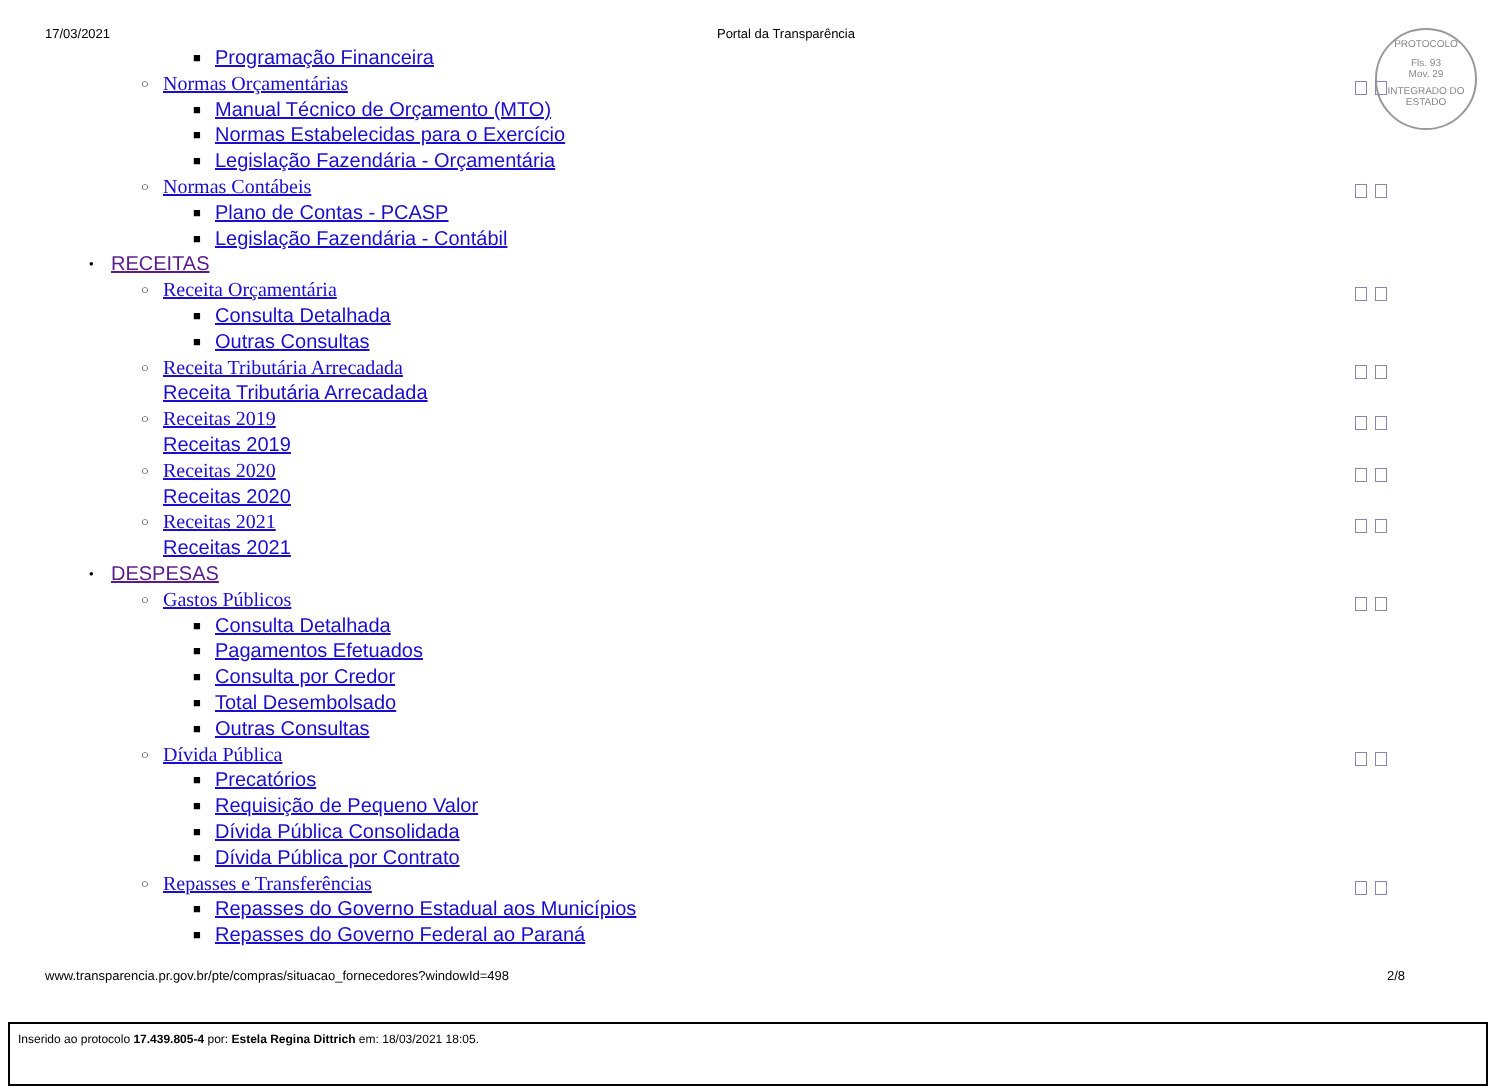17/03/2021 Portal da Transparência
PROTOCOLO
Fls. 93
Mov. 29
INTEGRADO DO ESTADO
■ Programação Financeira
○ Normas Orçamentárias
■ Manual Técnico de Orçamento (MTO)
■ Normas Estabelecidas para o Exercício
■ Legislação Fazendária - Orçamentária
○ Normas Contábeis
■ Plano de Contas - PCASP
■ Legislação Fazendária - Contábil
• RECEITAS
○ Receita Orçamentária
■ Consulta Detalhada
■ Outras Consultas
○ Receita Tributária Arrecadada
Receita Tributária Arrecadada
○ Receitas 2019
Receitas 2019
○ Receitas 2020
Receitas 2020
○ Receitas 2021
Receitas 2021
• DESPESAS
○ Gastos Públicos
■ Consulta Detalhada
■ Pagamentos Efetuados
■ Consulta por Credor
■ Total Desembolsado
■ Outras Consultas
○ Dívida Pública
■ Precatórios
■ Requisição de Pequeno Valor
■ Dívida Pública Consolidada
■ Dívida Pública por Contrato
○ Repasses e Transferências
■ Repasses do Governo Estadual aos Municípios
■ Repasses do Governo Federal ao Paraná
www.transparencia.pr.gov.br/pte/compras/situacao_fornecedores?windowId=498 2/8
Inserido ao protocolo 17.439.805-4 por: Estela Regina Dittrich em: 18/03/2021 18:05.